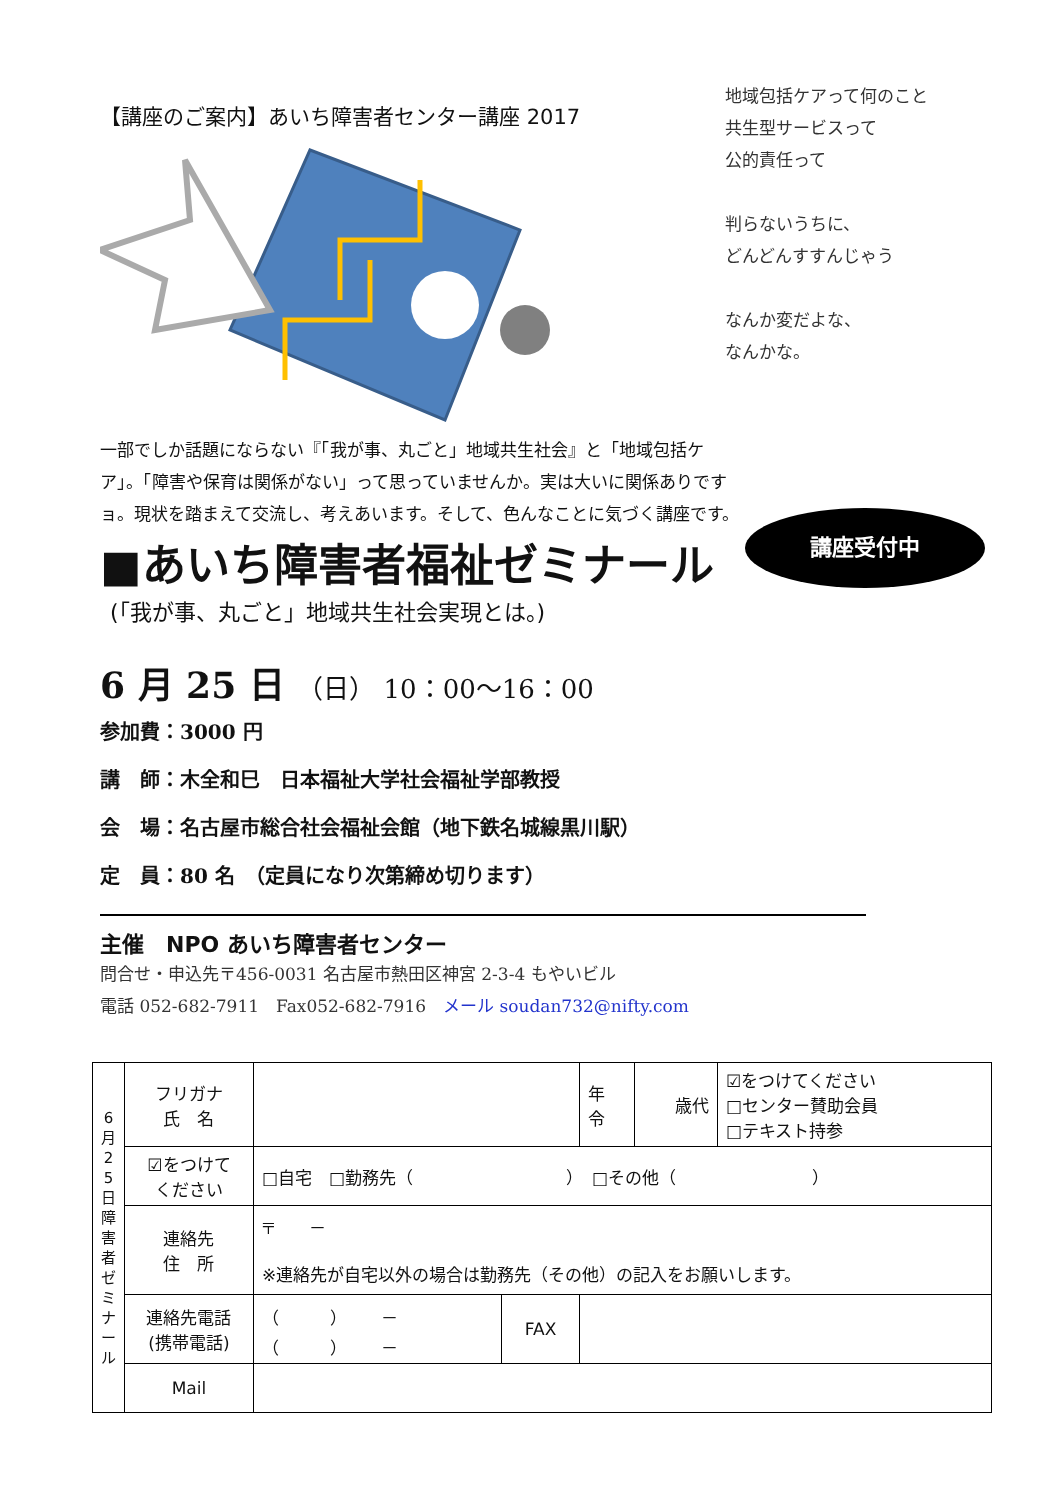【講座のご案内】あいち障害者センター講座 2017
地域包括ケアって何のこと
共生型サービスって
公的責任って
判らないうちに、
どんどんすすんじゃう
なんか変だよな、
なんかな。
一部でしか話題にならない『「我が事、丸ごと」地域共生社会』と「地域包括ケア」。「障害や保育は関係がない」って思っていませんか。実は大いに関係ありですョ。現状を踏まえて交流し、考えあいます。そして、色んなことに気づく講座です。
講座受付中
■あいち障害者福祉ゼミナール
(「我が事、丸ごと」地域共生社会実現とは。)
6 月 25 日 （日） 10：00～16：00
参加費：3000 円
講　師：木全和巳　日本福祉大学社会福祉学部教授
会　場：名古屋市総合社会福祉会館（地下鉄名城線黒川駅）
定　員：80 名　（定員になり次第締め切ります）
主催　NPO あいち障害者センター
問合せ・申込先〒456-0031 名古屋市熱田区神宮 2-3-4 もやいビル
電話 052-682-7911　Fax052-682-7916　メール soudan732@nifty.com
| 6 月 2 5 日 障 害 者 ゼ ミ ナ ー ル | フリガナ 氏 名 | | | 年 令 | 歳代 | ☑をつけてください □センター賛助会員 □テキスト持参 |
| | ☑をつけて ください | □自宅 □勤務先（ ） □その他（ ） | | | | |
| | 連絡先 住 所 | 〒 － ※連絡先が自宅以外の場合は勤務先（その他）の記入をお願いします。 | | | | |
| | 連絡先電話 (携帯電話) | （ ） － （ ） － | FAX | | | |
| | Mail | | | | | |